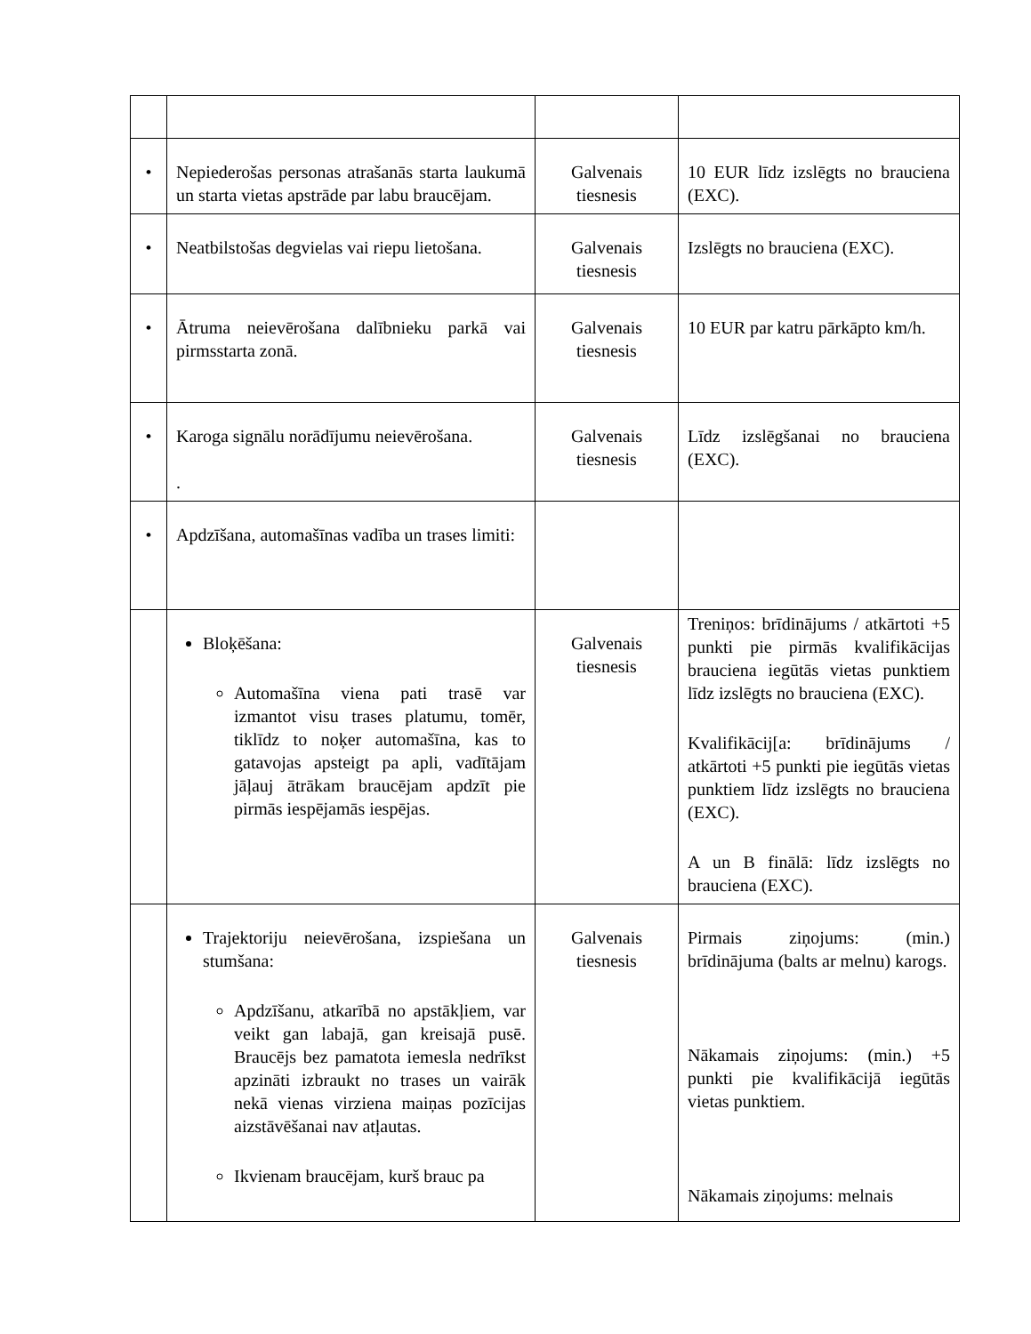| • | Nepiederošas personas atrašanās starta laukumā un starta vietas apstrāde par labu braucējam. | Galvenais tiesnesis | 10 EUR līdz izslēgts no brauciena (EXC). |
| • | Neatbilstošas degvielas vai riepu lietošana. | Galvenais tiesnesis | Izslēgts no brauciena (EXC). |
| • | Ātruma neievērošana dalībnieku parkā vai pirmsstarta zonā. | Galvenais tiesnesis | 10 EUR par katru pārkāpto km/h. |
| • | Karoga signālu norādījumu neievērošana. . | Galvenais tiesnesis | Līdz izslēgšanai no brauciena (EXC). |
| • | Apdzīšana, automašīnas vadība un trases limiti: | | |
| | Bloķēšana: Automašīna viena pati trasē var izmantot visu trases platumu, tomēr, tiklīdz to noķer automašīna, kas to gatavojas apsteigt pa apli, vadītājam jāļauj ātrākam braucējam apdzīt pie pirmās iespējamās iespējas. | Galvenais tiesnesis | Treniņos: brīdinājums / atkārtoti +5 punkti pie pirmās kvalifikācijas brauciena iegūtās vietas punktiem līdz izslēgts no brauciena (EXC). Kvalifikācij[a: brīdinājums / atkārtoti +5 punkti pie iegūtās vietas punktiem līdz izslēgts no brauciena (EXC). A un B finālā: līdz izslēgts no brauciena (EXC). |
| | Trajektoriju neievērošana, izspiešana un stumšana: Apdzīšanu, atkarībā no apstākļiem, var veikt gan labajā, gan kreisajā pusē. Braucējs bez pamatota iemesla nedrīkst apzināti izbraukt no trases un vairāk nekā vienas virziena maiņas pozīcijas aizstāvēšanai nav atļautas. Ikvienam braucējam, kurš brauc pa | Galvenais tiesnesis | Pirmais ziņojums: (min.) brīdinājuma (balts ar melnu) karogs. Nākamais ziņojums: (min.) +5 punkti pie kvalifikācijā iegūtās vietas punktiem. Nākamais ziņojums: melnais |